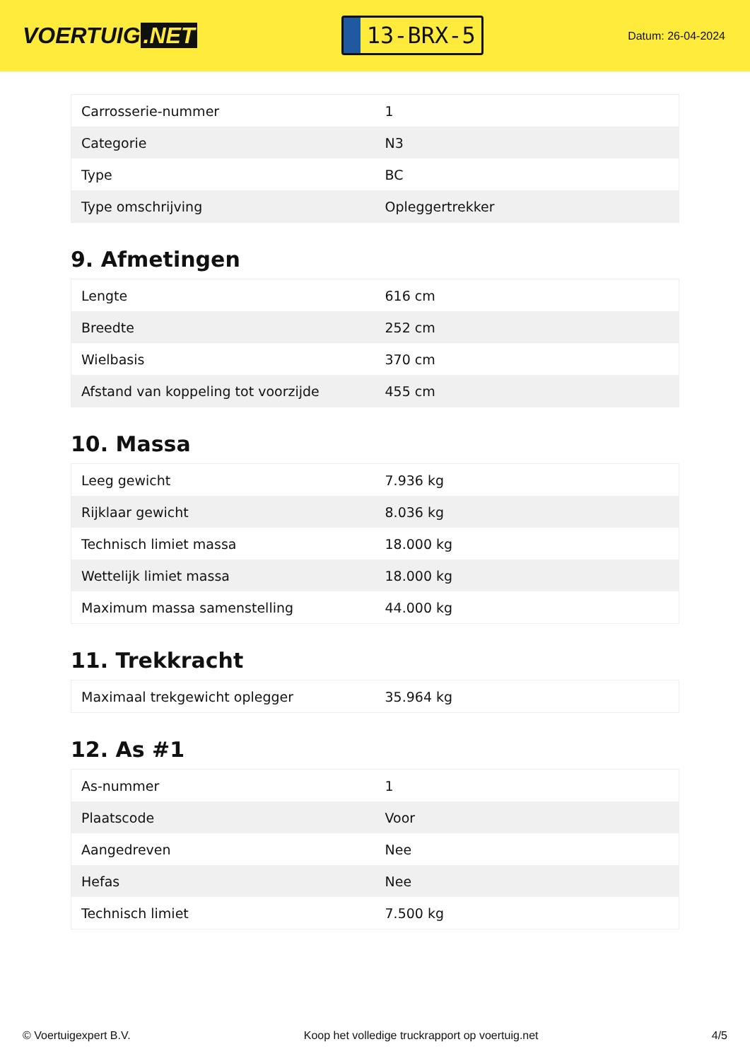VOERTUIG.NET
13-BRX-5
Datum: 26-04-2024
| Carrosserie-nummer | 1 |
| Categorie | N3 |
| Type | BC |
| Type omschrijving | Opleggertrekker |
9. Afmetingen
| Lengte | 616 cm |
| Breedte | 252 cm |
| Wielbasis | 370 cm |
| Afstand van koppeling tot voorzijde | 455 cm |
10. Massa
| Leeg gewicht | 7.936 kg |
| Rijklaar gewicht | 8.036 kg |
| Technisch limiet massa | 18.000 kg |
| Wettelijk limiet massa | 18.000 kg |
| Maximum massa samenstelling | 44.000 kg |
11. Trekkracht
| Maximaal trekgewicht oplegger | 35.964 kg |
12. As #1
| As-nummer | 1 |
| Plaatscode | Voor |
| Aangedreven | Nee |
| Hefas | Nee |
| Technisch limiet | 7.500 kg |
© Voertuigexpert B.V. Koop het volledige truckrapport op voertuig.net 4/5